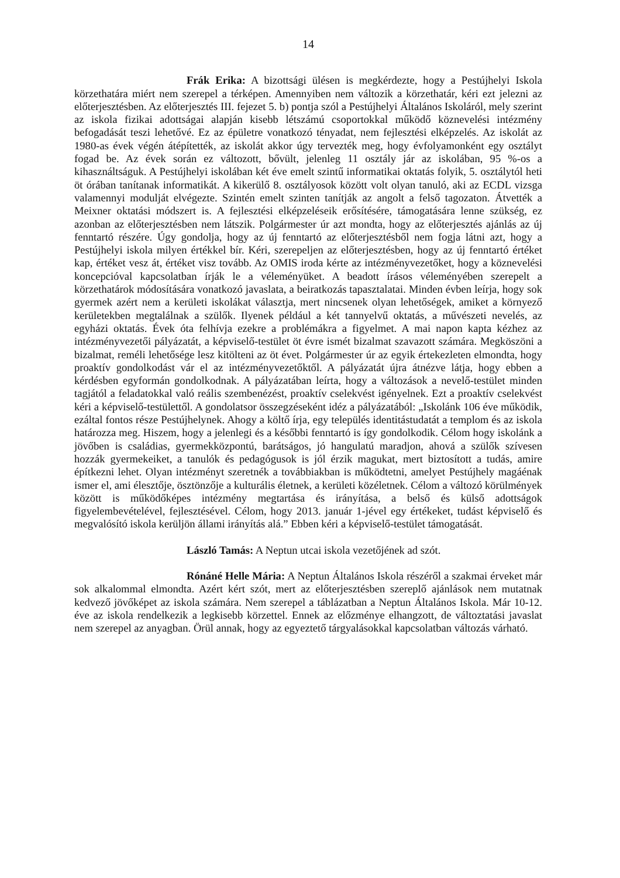14
Frák Erika: A bizottsági ülésen is megkérdezte, hogy a Pestújhelyi Iskola körzethatára miért nem szerepel a térképen. Amennyiben nem változik a körzethatár, kéri ezt jelezni az előterjesztésben. Az előterjesztés III. fejezet 5. b) pontja szól a Pestújhelyi Általános Iskoláról, mely szerint az iskola fizikai adottságai alapján kisebb létszámú csoportokkal működő köznevelési intézmény befogadását teszi lehetővé. Ez az épületre vonatkozó tényadat, nem fejlesztési elképzelés. Az iskolát az 1980-as évek végén átépítették, az iskolát akkor úgy tervezték meg, hogy évfolyamonként egy osztályt fogad be. Az évek során ez változott, bővült, jelenleg 11 osztály jár az iskolában, 95 %-os a kihasználtságuk. A Pestújhelyi iskolában két éve emelt szintű informatikai oktatás folyik, 5. osztálytól heti öt órában tanítanak informatikát. A kikerülő 8. osztályosok között volt olyan tanuló, aki az ECDL vizsga valamennyi modulját elvégezte. Szintén emelt szinten tanítják az angolt a felső tagozaton. Átvették a Meixner oktatási módszert is. A fejlesztési elképzeléseik erősítésére, támogatására lenne szükség, ez azonban az előterjesztésben nem látszik. Polgármester úr azt mondta, hogy az előterjesztés ajánlás az új fenntartó részére. Úgy gondolja, hogy az új fenntartó az előterjesztésből nem fogja látni azt, hogy a Pestújhelyi iskola milyen értékkel bír. Kéri, szerepeljen az előterjesztésben, hogy az új fenntartó értéket kap, értéket vesz át, értéket visz tovább. Az OMIS iroda kérte az intézményvezetőket, hogy a köznevelési koncepcióval kapcsolatban írják le a véleményüket. A beadott írásos véleményében szerepelt a körzethatárok módosítására vonatkozó javaslata, a beiratkozás tapasztalatai. Minden évben leírja, hogy sok gyermek azért nem a kerületi iskolákat választja, mert nincsenek olyan lehetőségek, amiket a környező kerületekben megtalálnak a szülők. Ilyenek például a két tannyelvű oktatás, a művészeti nevelés, az egyházi oktatás. Évek óta felhívja ezekre a problémákra a figyelmet. A mai napon kapta kézhez az intézményvezetői pályázatát, a képviselő-testület öt évre ismét bizalmat szavazott számára. Megköszöni a bizalmat, reméli lehetősége lesz kitölteni az öt évet. Polgármester úr az egyik értekezleten elmondta, hogy proaktív gondolkodást vár el az intézményvezetőktől. A pályázatát újra átnézve látja, hogy ebben a kérdésben egyformán gondolkodnak. A pályázatában leírta, hogy a változások a nevelő-testület minden tagjától a feladatokkal való reális szembenézést, proaktív cselekvést igényelnek. Ezt a proaktív cselekvést kéri a képviselő-testülettől. A gondolatsor összegzéseként idéz a pályázatából: „Iskolánk 106 éve működik, ezáltal fontos része Pestújhelynek. Ahogy a költő írja, egy település identitástudatát a templom és az iskola határozza meg. Hiszem, hogy a jelenlegi és a későbbi fenntartó is így gondolkodik. Célom hogy iskolánk a jövőben is családias, gyermekközpontú, barátságos, jó hangulatú maradjon, ahová a szülők szívesen hozzák gyermekeiket, a tanulók és pedagógusok is jól érzik magukat, mert biztosított a tudás, amire építkezni lehet. Olyan intézményt szeretnék a továbbiakban is működtetni, amelyet Pestújhely magáénak ismer el, ami élesztője, ösztönzője a kulturális életnek, a kerületi közéletnek. Célom a változó körülmények között is működőképes intézmény megtartása és irányítása, a belső és külső adottságok figyelembevételével, fejlesztésével. Célom, hogy 2013. január 1-jével egy értékeket, tudást képviselő és megvalósító iskola kerüljön állami irányítás alá.” Ebben kéri a képviselő-testület támogatását.
László Tamás: A Neptun utcai iskola vezetőjének ad szót.
Rónáné Helle Mária: A Neptun Általános Iskola részéről a szakmai érveket már sok alkalommal elmondta. Azért kért szót, mert az előterjesztésben szereplő ajánlások nem mutatnak kedvező jövőképet az iskola számára. Nem szerepel a táblázatban a Neptun Általános Iskola. Már 10-12. éve az iskola rendelkezik a legkisebb körzettel. Ennek az előzménye elhangzott, de változtatási javaslat nem szerepel az anyagban. Örül annak, hogy az egyeztető tárgyalásokkal kapcsolatban változás várható.